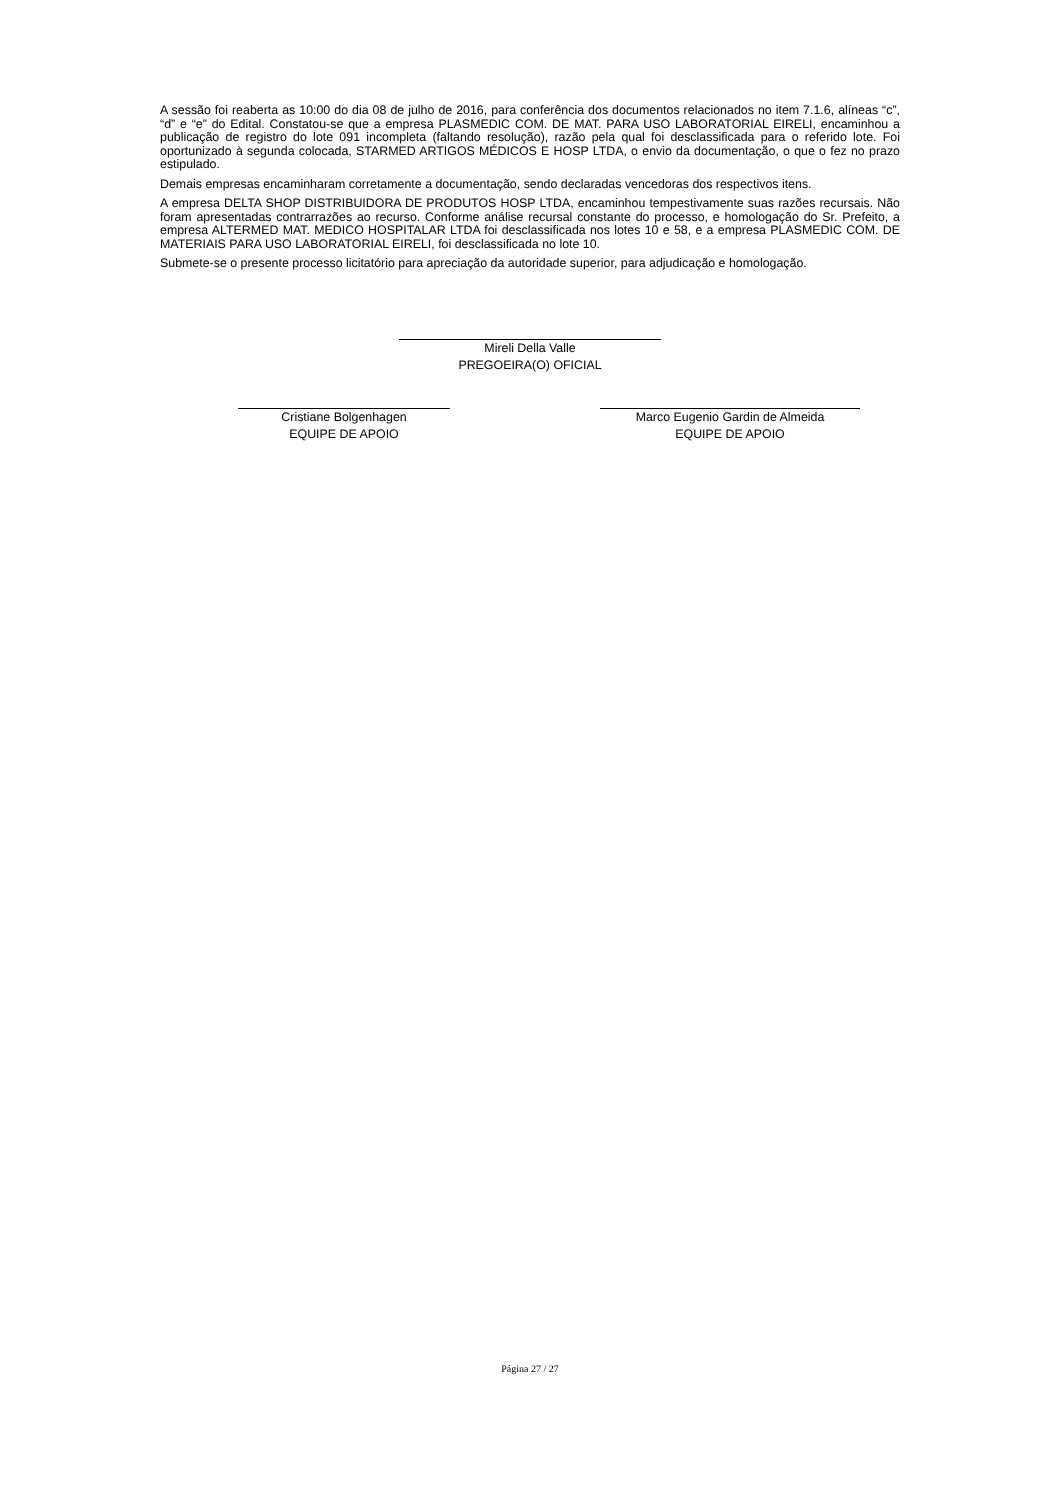A sessão foi reaberta as 10:00 do dia 08 de julho de 2016, para conferência dos documentos relacionados no item 7.1.6, alíneas “c”, “d” e “e” do Edital. Constatou-se que a empresa PLASMEDIC COM. DE MAT. PARA USO LABORATORIAL EIRELI, encaminhou a publicação de registro do lote 091 incompleta (faltando resolução), razão pela qual foi desclassificada para o referido lote. Foi oportunizado à segunda colocada, STARMED ARTIGOS MÉDICOS E HOSP LTDA, o envio da documentação, o que o fez no prazo estipulado.
Demais empresas encaminharam corretamente a documentação, sendo declaradas vencedoras dos respectivos itens.
A empresa DELTA SHOP DISTRIBUIDORA DE PRODUTOS HOSP LTDA, encaminhou tempestivamente suas razões recursais. Não foram apresentadas contrarrazões ao recurso. Conforme análise recursal constante do processo, e homologação do Sr. Prefeito, a empresa ALTERMED MAT. MEDICO HOSPITALAR LTDA foi desclassificada nos lotes 10 e 58, e a empresa PLASMEDIC COM. DE MATERIAIS PARA USO LABORATORIAL EIRELI, foi desclassificada no lote 10.
Submete-se o presente processo licitatório para apreciação da autoridade superior, para adjudicação e homologação.
Mireli Della Valle
PREGOEIRA(O) OFICIAL
Cristiane Bolgenhagen
EQUIPE DE APOIO
Marco Eugenio Gardin de Almeida
EQUIPE DE APOIO
Página 27 / 27